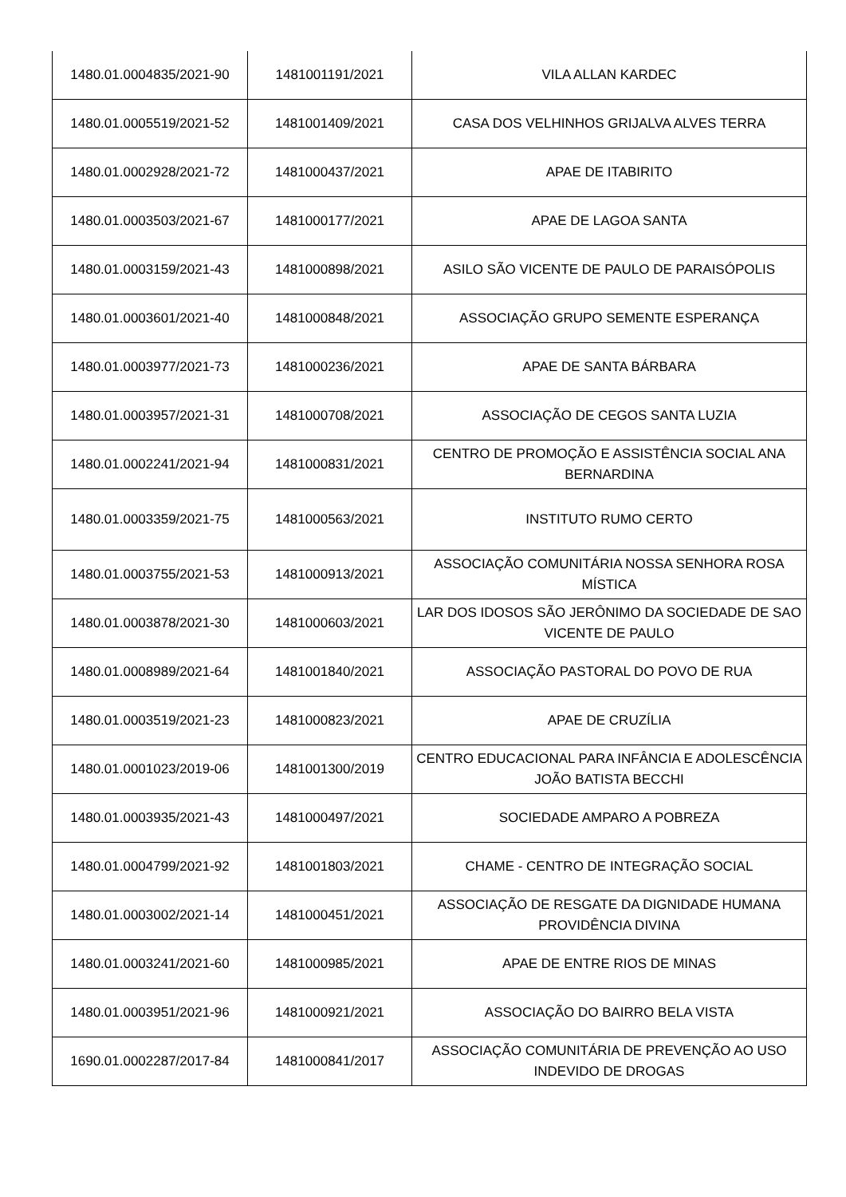| 1480.01.0004835/2021-90 | 1481001191/2021 | VILA ALLAN KARDEC |
| 1480.01.0005519/2021-52 | 1481001409/2021 | CASA DOS VELHINHOS GRIJALVA ALVES TERRA |
| 1480.01.0002928/2021-72 | 1481000437/2021 | APAE DE ITABIRITO |
| 1480.01.0003503/2021-67 | 1481000177/2021 | APAE DE LAGOA SANTA |
| 1480.01.0003159/2021-43 | 1481000898/2021 | ASILO SÃO VICENTE DE PAULO DE PARAISÓPOLIS |
| 1480.01.0003601/2021-40 | 1481000848/2021 | ASSOCIAÇÃO GRUPO SEMENTE ESPERANÇA |
| 1480.01.0003977/2021-73 | 1481000236/2021 | APAE DE SANTA BÁRBARA |
| 1480.01.0003957/2021-31 | 1481000708/2021 | ASSOCIAÇÃO DE CEGOS SANTA LUZIA |
| 1480.01.0002241/2021-94 | 1481000831/2021 | CENTRO DE PROMOÇÃO E ASSISTÊNCIA SOCIAL ANA BERNARDINA |
| 1480.01.0003359/2021-75 | 1481000563/2021 | INSTITUTO RUMO CERTO |
| 1480.01.0003755/2021-53 | 1481000913/2021 | ASSOCIAÇÃO COMUNITÁRIA NOSSA SENHORA ROSA MÍSTICA |
| 1480.01.0003878/2021-30 | 1481000603/2021 | LAR DOS IDOSOS SÃO JERÔNIMO DA SOCIEDADE DE SAO VICENTE DE PAULO |
| 1480.01.0008989/2021-64 | 1481001840/2021 | ASSOCIAÇÃO PASTORAL DO POVO DE RUA |
| 1480.01.0003519/2021-23 | 1481000823/2021 | APAE DE CRUZÍLIA |
| 1480.01.0001023/2019-06 | 1481001300/2019 | CENTRO EDUCACIONAL PARA INFÂNCIA E ADOLESCÊNCIA JOÃO BATISTA BECCHI |
| 1480.01.0003935/2021-43 | 1481000497/2021 | SOCIEDADE AMPARO A POBREZA |
| 1480.01.0004799/2021-92 | 1481001803/2021 | CHAME - CENTRO DE INTEGRAÇÃO SOCIAL |
| 1480.01.0003002/2021-14 | 1481000451/2021 | ASSOCIAÇÃO DE RESGATE DA DIGNIDADE HUMANA PROVIDÊNCIA DIVINA |
| 1480.01.0003241/2021-60 | 1481000985/2021 | APAE DE ENTRE RIOS DE MINAS |
| 1480.01.0003951/2021-96 | 1481000921/2021 | ASSOCIAÇÃO DO BAIRRO BELA VISTA |
| 1690.01.0002287/2017-84 | 1481000841/2017 | ASSOCIAÇÃO COMUNITÁRIA DE PREVENÇÃO AO USO INDEVIDO DE DROGAS |